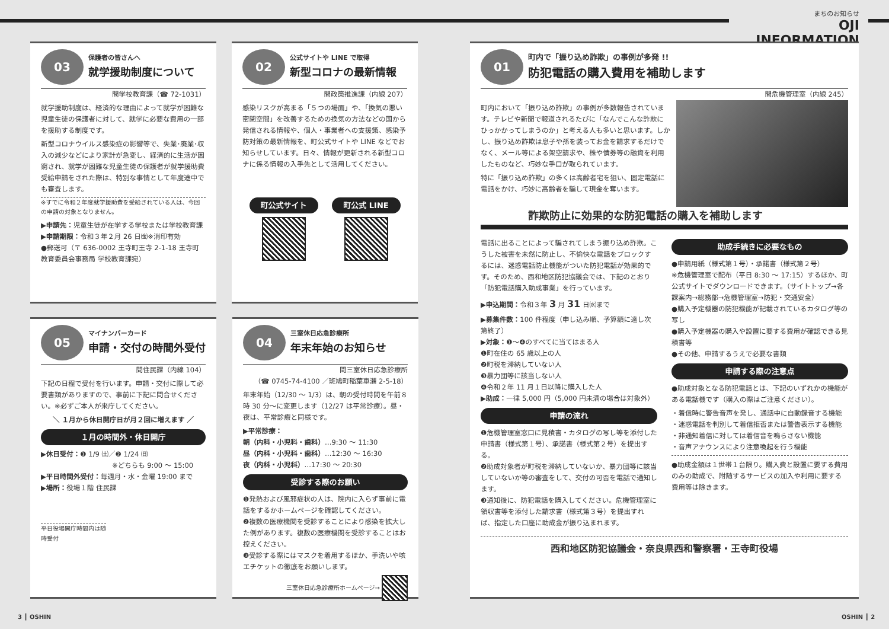まちのお知らせ
OJI INFORMATION
03
保護者の皆さんへ
就学援助制度について
問学校教育課（☎ 72-1031）
就学援助制度は、経済的な理由によって就学が困難な児童生徒の保護者に対して、就学に必要な費用の一部を援助する制度です。
新型コロナウイルス感染症の影響等で、失業･廃業･収入の減少などにより家計が急変し、経済的に生活が困窮され、就学が困難な児童生徒の保護者が就学援助費受給申請をされた際は、特別な事情として年度途中でも審査します。
※すでに令和２年度就学援助費を受給されている人は、今回の申請の対象となりません。
▶申請先：児童生徒が在学する学校または学校教育課
▶申請期限：令和３年２月 26 日㈮※消印有効
●郵送可（〒 636-0002 王寺町王寺 2-1-18 王寺町教育委員会事務局 学校教育課宛）
02
公式サイトや LINE で取得
新型コロナの最新情報
問政策推進課（内線 207）
感染リスクが高まる「５つの場面」や、「換気の悪い密閉空間」を改善するための換気の方法などの国から発信される情報や、個人・事業者への支援策、感染予防対策の最新情報を、町公式サイトや LINE などでお知らせしています。日々、情報が更新される新型コロナに係る情報の入手先として活用してください。
町公式サイト 町公式 LINE
01
町内で「振り込め詐欺」の事例が多発 !!
防犯電話の購入費用を補助します
問危機管理室（内線 245）
町内において「振り込め詐欺」の事例が多数報告されています。テレビや新聞で報道されるたびに「なんでこんな詐欺にひっかかってしまうのか」と考える人も多いと思います。しかし、振り込め詐欺は息子や孫を装ってお金を請求するだけでなく、メール等による架空請求や、株や債券等の融資を利用したものなど、巧妙な手口が取られています。
特に「振り込め詐欺」の多くは高齢者宅を狙い、固定電話に電話をかけ、巧妙に高齢者を騙して現金を奪います。
詐欺防止に効果的な防犯電話の購入を補助します
電話に出ることによって騙されてしまう振り込め詐欺。こうした被害を未然に防止し、不愉快な電話をブロックするには、迷惑電話防止機能がついた防犯電話が効果的です。そのため、西和地区防犯協議会では、下記のとおり「防犯電話購入助成事業」を行っています。
▶申込期間：令和３年 3 月 31 日㈬まで
▶募集件数：100 件程度（申し込み順、予算額に達し次第終了）
▶対象：❶〜❹のすべてに当てはまる人
❶町在住の 65 歳以上の人
❷町税を滞納していない人
❸暴力団等に該当しない人
❹令和２年 11 月１日以降に購入した人
▶助成：一律 5,000 円（5,000 円未満の場合は対象外）
申請の流れ
❶危機管理室窓口に見積書・カタログの写し等を添付した申請書（様式第１号）、承諾書（様式第２号）を提出する。
❷助成対象者が町税を滞納していないか、暴力団等に該当していないか等の審査をして、交付の可否を電話で通知します。
❸通知後に、防犯電話を購入してください。危機管理室に領収書等を添付した請求書（様式第３号）を提出すれば、指定した口座に助成金が振り込まれます。
助成手続きに必要なもの
●申請用紙（様式第１号）・承諾書（様式第２号）
※危機管理室で配布（平日 8:30 ～ 17:15）するほか、町公式サイトでダウンロードできます。（サイトトップ→各課案内→総務部→危機管理室→防犯・交通安全）
●購入予定機器の防犯機能が記載されているカタログ等の写し
●購入予定機器の購入や設置に要する費用が確認できる見積書等
●その他、申請するうえで必要な書類
申請する際の注意点
●助成対象となる防犯電話とは、下記のいずれかの機能がある電話機です（購入の際はご注意ください）。
・着信時に警告音声を発し、通話中に自動録音する機能
・迷惑電話を判別して着信拒否または警告表示する機能
・非通知着信に対しては着信音を鳴らさない機能
・音声アナウンスにより注意喚起を行う機能
●助成金額は１世帯１台限り。購入費と設置に要する費用のみの助成で、附随するサービスの加入や利用に要する費用等は除きます。
西和地区防犯協議会・奈良県西和警察署・王寺町役場
05
マイナンバーカード
申請・交付の時間外受付
問住民課（内線 104）
下記の日程で受付を行います。申請・交付に際して必要書類がありますので、事前に下記に問合せください。※必ずご本人が来庁してください。
＼ １月から休日開庁日が月２回に増えます ／
１月の時間外・休日開庁
▶休日受付：❶ 1/9 ㈯／❷ 1/24 ㈰
※どちらも 9:00 ～ 15:00
▶平日時間外受付：毎週月・水・金曜 19:00 まで
▶場所：役場１階 住民課
平日役場開庁時間内は随時受付
04
三室休日応急診療所
年末年始のお知らせ
問三室休日応急診療所
（☎ 0745-74-4100 ／斑鳩町稲葉車瀬 2-5-18）
年末年始（12/30 ～ 1/3）は、朝の受付時間を午前８時 30 分～に変更します（12/27 は平常診療）。昼・夜は、平常診療と同様です。
▶平常診療：
朝（内科・小児科・歯科）…9:30 ～ 11:30
昼（内科・小児科・歯科）…12:30 ～ 16:30
夜（内科・小児科）…17:30 ～ 20:30
受診する際のお願い
❶発熱および風邪症状の人は、院内に入らず事前に電話をするかホームページを確認してください。
❷複数の医療機関を受診することにより感染を拡大した例があります。複数の医療機関を受診することはお控えください。
❸受診する際にはマスクを着用するほか、手洗いや咳エチケットの徹底をお願いします。
三室休日応急診療所ホームページ→
3 ┃ OSHIN OSHIN ┃ 2